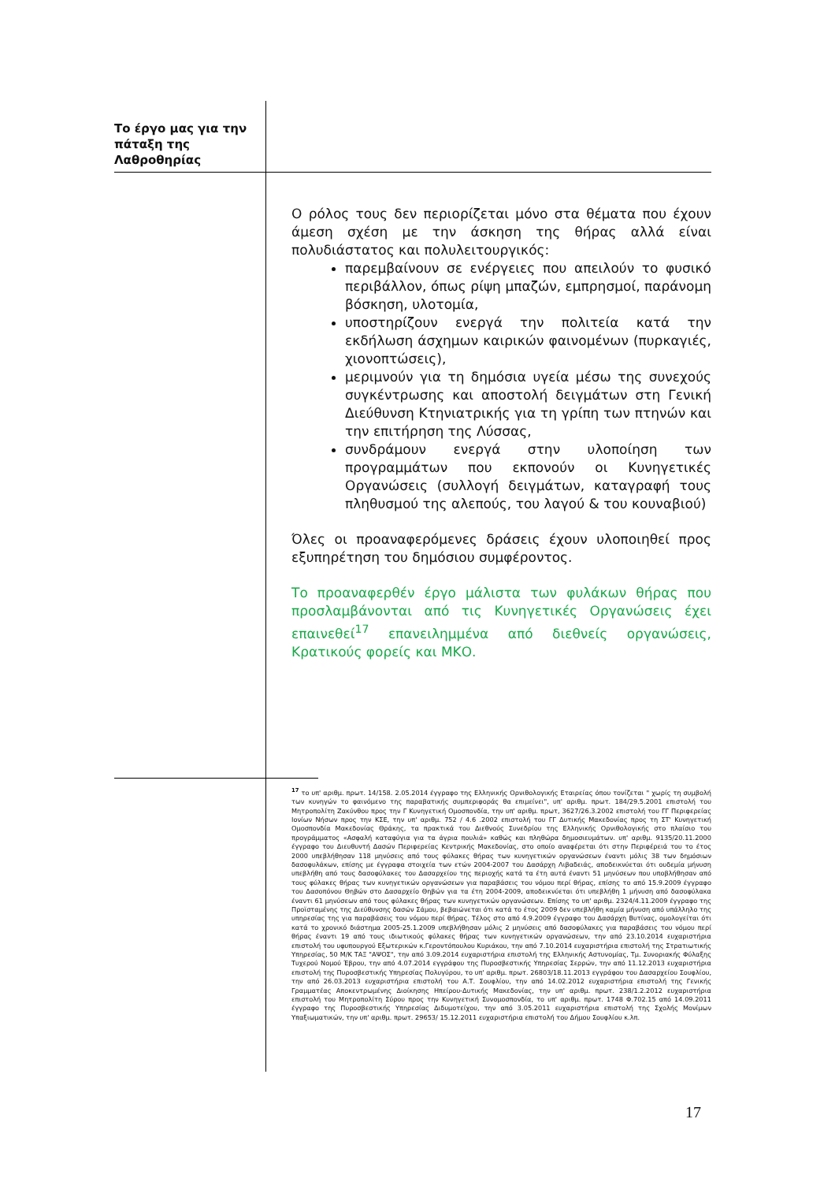Το έργο μας για την πάταξη της Λαθροθηρίας
Ο ρόλος τους δεν περιορίζεται μόνο στα θέματα που έχουν άμεση σχέση με την άσκηση της θήρας αλλά είναι πολυδιάστατος και πολυλειτουργικός:
παρεμβαίνουν σε ενέργειες που απειλούν το φυσικό περιβάλλον, όπως ρίψη μπαζών, εμπρησμοί, παράνομη βόσκηση, υλοτομία,
υποστηρίζουν ενεργά την πολιτεία κατά την εκδήλωση άσχημων καιρικών φαινομένων (πυρκαγιές, χιονοπτώσεις),
μεριμνούν για τη δημόσια υγεία μέσω της συνεχούς συγκέντρωσης και αποστολή δειγμάτων στη Γενική Διεύθυνση Κτηνιατρικής για τη γρίπη των πτηνών και την επιτήρηση της Λύσσας,
συνδράμουν ενεργά στην υλοποίηση των προγραμμάτων που εκπονούν οι Κυνηγετικές Οργανώσεις (συλλογή δειγμάτων, καταγραφή τους πληθυσμού της αλεπούς, του λαγού & του κουναβιού)
Όλες οι προαναφερόμενες δράσεις έχουν υλοποιηθεί προς εξυπηρέτηση του δημόσιου συμφέροντος.
Το προαναφερθέν έργο μάλιστα των φυλάκων θήρας που προσλαμβάνονται από τις Κυνηγετικές Οργανώσεις έχει επαινεθεί<sup>17</sup> επανειλημμένα από διεθνείς οργανώσεις, Κρατικούς φορείς και ΜΚΟ.
<sup>17</sup> το υπ' αριθμ. πρωτ. 14/158. 2.05.2014 έγγραφο της Ελληνικής Ορνιθολογικής Εταιρείας όπου τονίζεται " χωρίς τη συμβολή των κυνηγών το φαινόμενο της παραβατικής συμπεριφοράς θα επιμείνει", υπ' αριθμ. πρωτ. 184/29.5.2001 επιστολή του Μητροπολίτη Ζακύνθου προς την Γ Κυνηγετική Ομοσπονδία, την υπ' αριθμ. πρωτ, 3627/26.3.2002 επιστολή του ΓΓ Περιφερείας Ιονίων Νήσων προς την ΚΣΕ, την υπ' αριθμ. 752 / 4.6 .2002 επιστολή του ΓΓ Δυτικής Μακεδονίας προς τη ΣΤ' Κυνηγετική Ομοσπονδία Μακεδονίας Θράκης, τα πρακτικά του Διεθνούς Συνεδρίου της Ελληνικής Ορνιθολογικής στο πλαίσιο του προγράμματος «Ασφαλή καταφύγια για τα άγρια πουλιά» καθώς και πληθώρα δημοσιευμάτων. υπ' αριθμ. 9135/20.11.2000 έγγραφο του Διευθυντή Δασών Περιφερείας Κεντρικής Μακεδονίας, στο οποίο αναφέρεται ότι στην Περιφέρειά του το έτος 2000 υπεβλήθησαν 118 μηνύσεις από τους φύλακες θήρας των κυνηγετικών οργανώσεων έναντι μόλις 38 των δημόσιων δασοφυλάκων, επίσης με έγγραφα στοιχεία των ετών 2004-2007 του Δασάρχη Λιβαδειάς, αποδεικνύεται ότι ουδεμία μήνυση υπεβλήθη από τους δασοφύλακες του Δασαρχείου της περιοχής κατά τα έτη αυτά έναντι 51 μηνύσεων που υποβλήθησαν από τους φύλακες θήρας των κυνηγετικών οργανώσεων για παραβάσεις του νόμου περί θήρας, επίσης το από 15.9.2009 έγγραφο του Δασοπόνου Θηβών στο Δασαρχείο Θηβών για τα έτη 2004-2009, αποδεικνύεται ότι υπεβλήθη 1 μήνυση από δασοφύλακα έναντι 61 μηνύσεων από τους φύλακες θήρας των κυνηγετικών οργανώσεων. Επίσης το υπ' αριθμ. 2324/4.11.2009 έγγραφο της Προϊσταμένης της Διεύθυνσης δασών Σάμου, βεβαιώνεται ότι κατά το έτος 2009 δεν υπεβλήθη καμία μήνυση από υπάλληλο της υπηρεσίας της για παραβάσεις του νόμου περί θήρας. Τέλος στο από 4.9.2009 έγγραφο του Δασάρχη Βυτίνας, ομολογείται ότι κατά το χρονικό διάστημα 2005-25.1.2009 υπεβλήθησαν μόλις 2 μηνύσεις από δασοφύλακες για παραβάσεις του νόμου περί θήρας έναντι 19 από τους ιδιωτικούς φύλακες θήρας των κυνηγετικών οργανώσεων, την από 23.10.2014 ευχαριστήρια επιστολή του υφυπουργού Εξωτερικών κ.Γεροντόπουλου Κυριάκου, την από 7.10.2014 ευχαριστήρια επιστολή της Στρατιωτικής Υπηρεσίας, 50 Μ/Κ ΤΑΞ "ΑΨΟΣ", την από 3.09.2014 ευχαριστήρια επιστολή της Ελληνικής Αστυνομίας, Τμ. Συνοριακής Φύλαξης Τυχερού Νομού Έβρου, την από 4.07.2014 εγγράφου της Πυροσβεστικής Υπηρεσίας Σερρών, την από 11.12.2013 ευχαριστήρια επιστολή της Πυροσβεστικής Υπηρεσίας Πολυγύρου, το υπ' αριθμ. πρωτ. 26803/18.11.2013 εγγράφου του Δασαρχείου Σουφλίου, την από 26.03.2013 ευχαριστήρια επιστολή του Α.Τ. Σουφλίου, την από 14.02.2012 ευχαριστήρια επιστολή της Γενικής Γραμματέας Αποκεντρωμένης Διοίκησης Ηπείρου-Δυτικής Μακεδονίας, την υπ' αριθμ. πρωτ. 238/1.2.2012 ευχαριστήρια επιστολή του Μητροπολίτη Σύρου προς την Κυνηγετική Συνομοσπονδία, το υπ' αριθμ. πρωτ. 1748 Φ.702.15 από 14.09.2011 έγγραφο της Πυροσβεστικής Υπηρεσίας Διδυμοτείχου, την από 3.05.2011 ευχαριστήρια επιστολή της Σχολής Μονίμων Υπαξιωματικών, την υπ' αριθμ. πρωτ. 29653/ 15.12.2011 ευχαριστήρια επιστολή του Δήμου Σουφλίου κ.λπ.
17